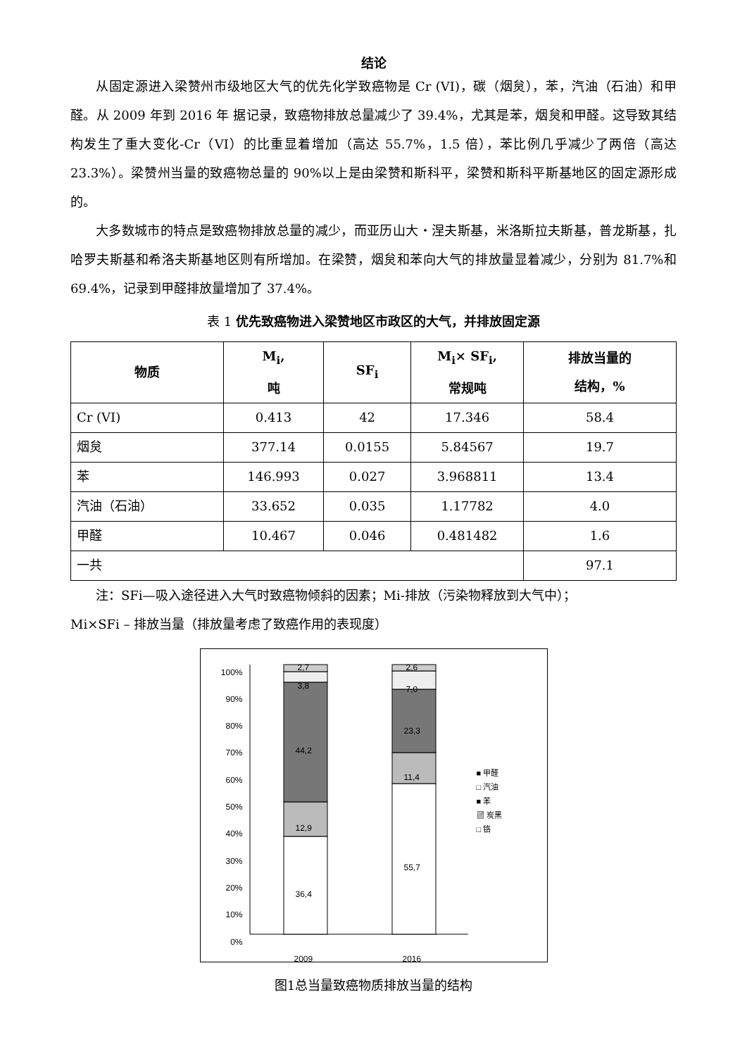结论
从固定源进入梁赞州市级地区大气的优先化学致癌物是 Cr (VI)，碳（烟炱），苯，汽油（石油）和甲醛。从 2009 年到 2016 年 据记录，致癌物排放总量减少了 39.4%，尤其是苯，烟炱和甲醛。这导致其结构发生了重大变化-Cr（VI）的比重显着增加（高达 55.7%，1.5 倍），苯比例几乎减少了两倍（高达 23.3%）。梁赞州当量的致癌物总量的 90%以上是由梁赞和斯科平，梁赞和斯科平斯基地区的固定源形成的。
大多数城市的特点是致癌物排放总量的减少，而亚历山大・涅夫斯基，米洛斯拉夫斯基，普龙斯基，扎哈罗夫斯基和希洛夫斯基地区则有所增加。在梁赞，烟炱和苯向大气的排放量显着减少，分别为 81.7%和 69.4%，记录到甲醛排放量增加了 37.4%。
表 1 优先致癌物进入梁赞地区市政区的大气，并排放固定源
| 物质 | M<sub>i</sub>, 吨 | SF<sub>i</sub> | M<sub>i</sub>× SF<sub>i</sub>, 常规吨 | 排放当量的 结构，% |
| --- | --- | --- | --- | --- |
| Cr (VI) | 0.413 | 42 | 17.346 | 58.4 |
| 烟炱 | 377.14 | 0.0155 | 5.84567 | 19.7 |
| 苯 | 146.993 | 0.027 | 3.968811 | 13.4 |
| 汽油（石油） | 33.652 | 0.035 | 1.17782 | 4.0 |
| 甲醛 | 10.467 | 0.046 | 0.481482 | 1.6 |
| 一共 | | | | 97.1 |
注：SFi—吸入途径进入大气时致癌物倾斜的因素；Mi-排放（污染物释放到大气中）；
Mi×SFi – 排放当量（排放量考虑了致癌作用的表现度）
100%
90%
80%
70%
60%
50%
40%
30%
20%
10%
0%
2,7
3,8
44,2
12,9
36,4
2,6
7,0
23,3
11,4
55,7
2009 2016
■ 甲醛
□ 汽油
■ 苯
▨ 炭黑
□ 铬
图1总当量致癌物质排放当量的结构